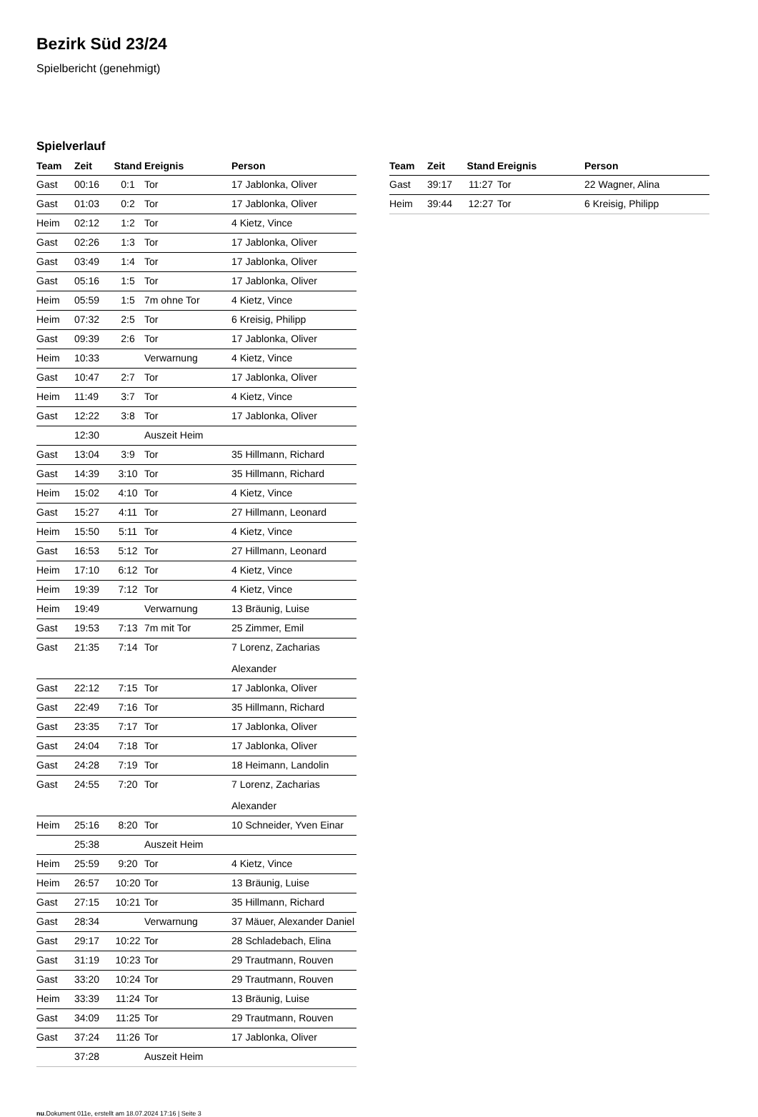Bezirk Süd 23/24
Spielbericht (genehmigt)
Spielverlauf
| Team | Zeit | Stand | Ereignis | Person |
| --- | --- | --- | --- | --- |
| Gast | 00:16 | 0:1 | Tor | 17 Jablonka, Oliver |
| Gast | 01:03 | 0:2 | Tor | 17 Jablonka, Oliver |
| Heim | 02:12 | 1:2 | Tor | 4 Kietz, Vince |
| Gast | 02:26 | 1:3 | Tor | 17 Jablonka, Oliver |
| Gast | 03:49 | 1:4 | Tor | 17 Jablonka, Oliver |
| Gast | 05:16 | 1:5 | Tor | 17 Jablonka, Oliver |
| Heim | 05:59 | 1:5 | 7m ohne Tor | 4 Kietz, Vince |
| Heim | 07:32 | 2:5 | Tor | 6 Kreisig, Philipp |
| Gast | 09:39 | 2:6 | Tor | 17 Jablonka, Oliver |
| Heim | 10:33 | | Verwarnung | 4 Kietz, Vince |
| Gast | 10:47 | 2:7 | Tor | 17 Jablonka, Oliver |
| Heim | 11:49 | 3:7 | Tor | 4 Kietz, Vince |
| Gast | 12:22 | 3:8 | Tor | 17 Jablonka, Oliver |
| | 12:30 | | Auszeit Heim | |
| Gast | 13:04 | 3:9 | Tor | 35 Hillmann, Richard |
| Gast | 14:39 | 3:10 | Tor | 35 Hillmann, Richard |
| Heim | 15:02 | 4:10 | Tor | 4 Kietz, Vince |
| Gast | 15:27 | 4:11 | Tor | 27 Hillmann, Leonard |
| Heim | 15:50 | 5:11 | Tor | 4 Kietz, Vince |
| Gast | 16:53 | 5:12 | Tor | 27 Hillmann, Leonard |
| Heim | 17:10 | 6:12 | Tor | 4 Kietz, Vince |
| Heim | 19:39 | 7:12 | Tor | 4 Kietz, Vince |
| Heim | 19:49 | | Verwarnung | 13 Bräunig, Luise |
| Gast | 19:53 | 7:13 | 7m mit Tor | 25 Zimmer, Emil |
| Gast | 21:35 | 7:14 | Tor | 7 Lorenz, Zacharias Alexander |
| Gast | 22:12 | 7:15 | Tor | 17 Jablonka, Oliver |
| Gast | 22:49 | 7:16 | Tor | 35 Hillmann, Richard |
| Gast | 23:35 | 7:17 | Tor | 17 Jablonka, Oliver |
| Gast | 24:04 | 7:18 | Tor | 17 Jablonka, Oliver |
| Gast | 24:28 | 7:19 | Tor | 18 Heimann, Landolin |
| Gast | 24:55 | 7:20 | Tor | 7 Lorenz, Zacharias Alexander |
| Heim | 25:16 | 8:20 | Tor | 10 Schneider, Yven Einar |
| | 25:38 | | Auszeit Heim | |
| Heim | 25:59 | 9:20 | Tor | 4 Kietz, Vince |
| Heim | 26:57 | 10:20 | Tor | 13 Bräunig, Luise |
| Gast | 27:15 | 10:21 | Tor | 35 Hillmann, Richard |
| Gast | 28:34 | | Verwarnung | 37 Mäuer, Alexander Daniel |
| Gast | 29:17 | 10:22 | Tor | 28 Schladebach, Elina |
| Gast | 31:19 | 10:23 | Tor | 29 Trautmann, Rouven |
| Gast | 33:20 | 10:24 | Tor | 29 Trautmann, Rouven |
| Heim | 33:39 | 11:24 | Tor | 13 Bräunig, Luise |
| Gast | 34:09 | 11:25 | Tor | 29 Trautmann, Rouven |
| Gast | 37:24 | 11:26 | Tor | 17 Jablonka, Oliver |
| | 37:28 | | Auszeit Heim | |
| Team | Zeit | Stand | Ereignis | Person |
| --- | --- | --- | --- | --- |
| Gast | 39:17 | 11:27 | Tor | 22 Wagner, Alina |
| Heim | 39:44 | 12:27 | Tor | 6 Kreisig, Philipp |
nu.Dokument 011e, erstellt am 18.07.2024 17:16 | Seite 3